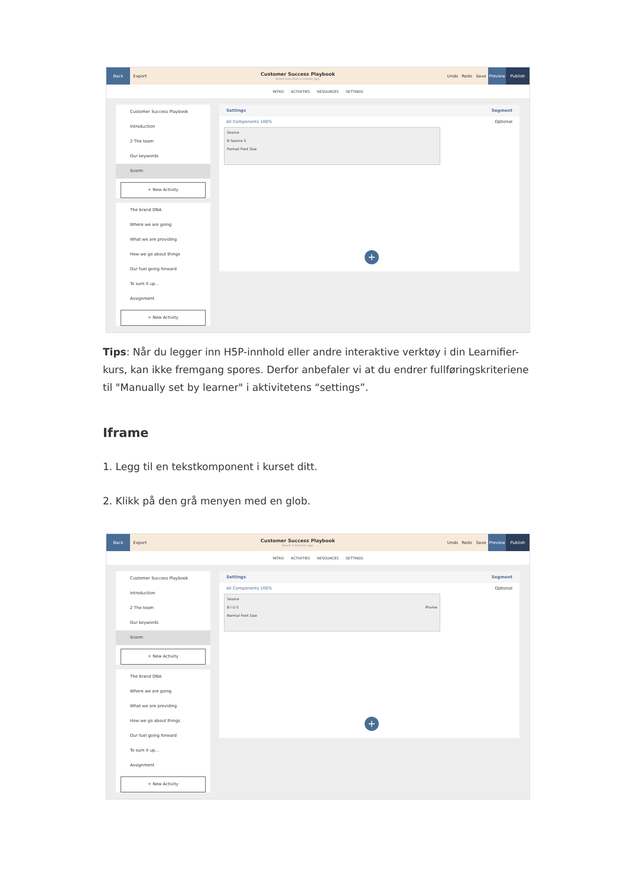Back
Export
Customer Success Playbook
Saved less than a minute ago.
Undo Redo Save
Preview Publish
INTRO ACTIVITIES RESOURCES SETTINGS
Customer Success Playbook
Introduction
2 The team
Our keywords
Scorm
+ New Activity
The brand DNA
Where we are going
What we are providing
How we go about things
Our fuel going forward
To sum it up...
Assignment
+ New Activity
Settings Segment
All Components 100% Optional
Source
B Source S
Format Font Size
+
Tips: Når du legger inn H5P-innhold eller andre interaktive verktøy i din Learnifier-kurs, kan ikke fremgang spores. Derfor anbefaler vi at du endrer fullføringskriteriene til "Manually set by learner" i aktivitetens “settings”.
Iframe
1. Legg til en tekstkomponent i kurset ditt.
2. Klikk på den grå menyen med en glob.
Back
Export
Customer Success Playbook
Saved 3 minutes ago.
Undo Redo Save
Preview Publish
INTRO ACTIVITIES RESOURCES SETTINGS
Customer Success Playbook
Introduction
2 The team
Our keywords
Scorm
+ New Activity
The brand DNA
Where we are going
What we are providing
How we go about things
Our fuel going forward
To sum it up...
Assignment
+ New Activity
Settings Segment
All Components 100% Optional
Source
B I U S IFrame
Normal Font Size
+